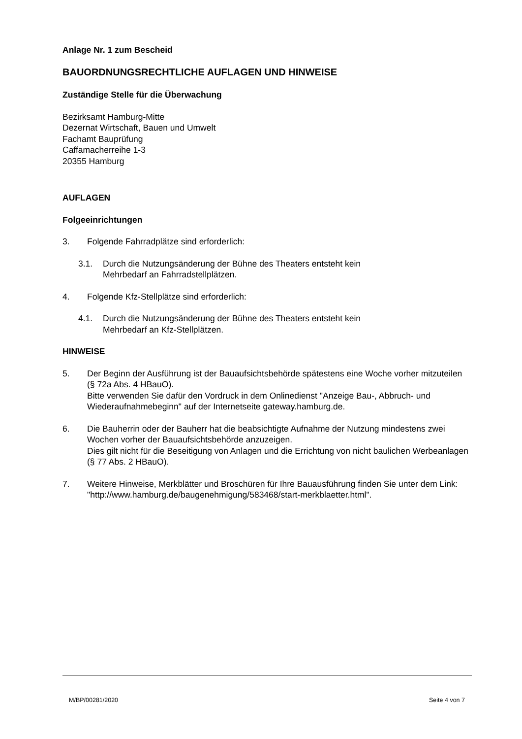Anlage Nr. 1 zum Bescheid
BAUORDNUNGSRECHTLICHE AUFLAGEN UND HINWEISE
Zuständige Stelle für die Überwachung
Bezirksamt Hamburg-Mitte
Dezernat Wirtschaft, Bauen und Umwelt
Fachamt Bauprüfung
Caffamacherreihe 1-3
20355 Hamburg
AUFLAGEN
Folgeeinrichtungen
3. Folgende Fahrradplätze sind erforderlich:
3.1. Durch die Nutzungsänderung der Bühne des Theaters entsteht kein
Mehrbedarf an Fahrradstellplätzen.
4. Folgende Kfz-Stellplätze sind erforderlich:
4.1. Durch die Nutzungsänderung der Bühne des Theaters entsteht kein
Mehrbedarf an Kfz-Stellplätzen.
HINWEISE
5. Der Beginn der Ausführung ist der Bauaufsichtsbehörde spätestens eine Woche vorher mitzuteilen (§ 72a Abs. 4 HBauO).
Bitte verwenden Sie dafür den Vordruck in dem Onlinedienst "Anzeige Bau-, Abbruch- und Wiederaufnahmebeginn" auf der Internetseite gateway.hamburg.de.
6. Die Bauherrin oder der Bauherr hat die beabsichtigte Aufnahme der Nutzung mindestens zwei Wochen vorher der Bauaufsichtsbehörde anzuzeigen.
Dies gilt nicht für die Beseitigung von Anlagen und die Errichtung von nicht baulichen Werbeanlagen (§ 77 Abs. 2 HBauO).
7. Weitere Hinweise, Merkblätter und Broschüren für Ihre Bauausführung finden Sie unter dem Link:
"http://www.hamburg.de/baugenehmigung/583468/start-merkblaetter.html".
M/BP/00281/2020 Seite 4 von 7